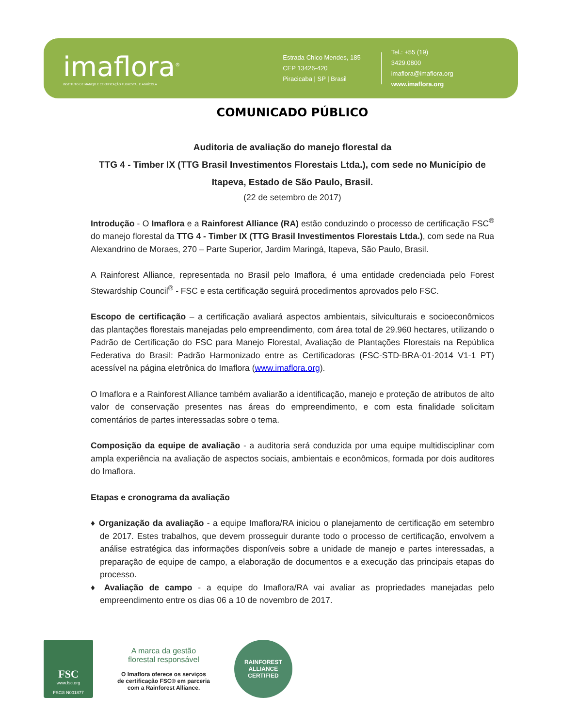imaflora<sup>®</sup>
INSTITUTO DE MANEJO E CERTIFICAÇÃO FLORESTAL E AGRÍCOLA
Estrada Chico Mendes, 185
CEP 13426-420
Piracicaba | SP | Brasil
Tel.: +55 (19) 3429.0800
imaflora@imaflora.org
www.imaflora.org
COMUNICADO PÚBLICO
Auditoria de avaliação do manejo florestal da
TTG 4 - Timber IX (TTG Brasil Investimentos Florestais Ltda.), com sede no Município de Itapeva, Estado de São Paulo, Brasil.
(22 de setembro de 2017)
Introdução - O Imaflora e a Rainforest Alliance (RA) estão conduzindo o processo de certificação FSC<sup>®</sup> do manejo florestal da TTG 4 - Timber IX (TTG Brasil Investimentos Florestais Ltda.), com sede na Rua Alexandrino de Moraes, 270 – Parte Superior, Jardim Maringá, Itapeva, São Paulo, Brasil.
A Rainforest Alliance, representada no Brasil pelo Imaflora, é uma entidade credenciada pelo Forest Stewardship Council<sup>®</sup> - FSC e esta certificação seguirá procedimentos aprovados pelo FSC.
Escopo de certificação – a certificação avaliará aspectos ambientais, silviculturais e socioeconômicos das plantações florestais manejadas pelo empreendimento, com área total de 29.960 hectares, utilizando o Padrão de Certificação do FSC para Manejo Florestal, Avaliação de Plantações Florestais na República Federativa do Brasil: Padrão Harmonizado entre as Certificadoras (FSC-STD-BRA-01-2014 V1-1 PT) acessível na página eletrônica do Imaflora (www.imaflora.org).
O Imaflora e a Rainforest Alliance também avaliarão a identificação, manejo e proteção de atributos de alto valor de conservação presentes nas áreas do empreendimento, e com esta finalidade solicitam comentários de partes interessadas sobre o tema.
Composição da equipe de avaliação - a auditoria será conduzida por uma equipe multidisciplinar com ampla experiência na avaliação de aspectos sociais, ambientais e econômicos, formada por dois auditores do Imaflora.
Etapas e cronograma da avaliação
♦ Organização da avaliação - a equipe Imaflora/RA iniciou o planejamento de certificação em setembro de 2017. Estes trabalhos, que devem prosseguir durante todo o processo de certificação, envolvem a análise estratégica das informações disponíveis sobre a unidade de manejo e partes interessadas, a preparação de equipe de campo, a elaboração de documentos e a execução das principais etapas do processo.
♦ Avaliação de campo - a equipe do Imaflora/RA vai avaliar as propriedades manejadas pelo empreendimento entre os dias 06 a 10 de novembro de 2017.
FSC
www.fsc.org
FSC® N001877
A marca da gestão
florestal responsável
O Imaflora oferece os serviços
de certificação FSC® em parceria
com a Rainforest Alliance.
RAINFOREST ALLIANCE
CERTIFIED